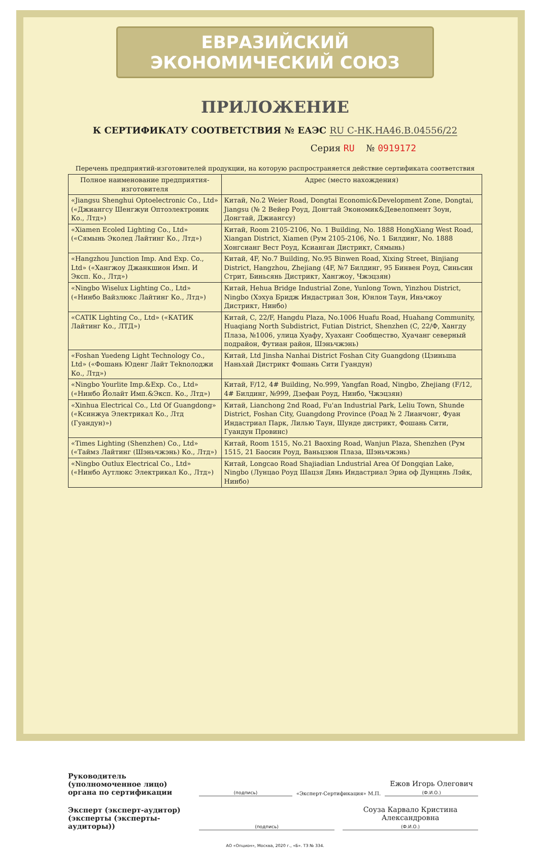ЕВРАЗИЙСКИЙ ЭКОНОМИЧЕСКИЙ СОЮЗ
ПРИЛОЖЕНИЕ
К СЕРТИФИКАТУ СООТВЕТСТВИЯ № ЕАЭС RU C-HK.HA46.B.04556/22
Серия RU № 0919172
Перечень предприятий-изготовителей продукции, на которую распространяется действие сертификата соответствия
| Полное наименование предприятия-изготовителя | Адрес (место нахождения) |
| --- | --- |
| «Jiangsu Shenghui Optoelectronic Co., Ltd» («Джиангсу Шенгжуи Оптоэлектроник Ко., Лтд») | Китай, No.2 Weier Road, Dongtai Economic&Development Zone, Dongtai, Jiangsu (№ 2 Вейер Роуд, Донгтай Экономик&Девелопмент Зоун, Донгтай, Джиангсу) |
| «Xiamen Ecoled Lighting Co., Ltd» («Сямынь Эколед Лайтинг Ко., Лтд») | Китай, Room 2105-2106, No. 1 Building, No. 1888 HongXiang West Road, Xiangan District, Xiamen (Рум 2105-2106, No. 1 Билдинг, No. 1888 Хонгсианг Вест Роуд, Ксианган Дистрикт, Сямынь) |
| «Hangzhou Junction Imp. And Exp. Co., Ltd» («Хангжоу Джанкшион Имп. И Эксп. Ко., Лтд») | Китай, 4F, No.7 Building, No.95 Binwen Road, Xixing Street, Binjiang District, Hangzhou, Zhejiang (4F, №7 Билдинг, 95 Бинвен Роуд, Синьсин Стрит, Биньсянь Дистрикт, Хангжоу, Чжэцзян) |
| «Ningbo Wiselux Lighting Co., Ltd» («Нинбо Вайзлюкс Лайтинг Ко., Лтд») | Китай, Hehua Bridge Industrial Zone, Yunlong Town, Yinzhou District, Ningbo (Хэхуа Бридж Индастриал Зон, Юнлон Таун, Иньчжоу Дистрикт, Нинбо) |
| «CATIK Lighting Co., Ltd» («КАТИК Лайтинг Ко., ЛТД») | Китай, C, 22/F, Hangdu Plaza, No.1006 Huafu Road, Huahang Community, Huaqiang North Subdistrict, Futian District, Shenzhen (C, 22/Ф, Хангду Плаза, №1006, улица Хуафу, Хуаханг Сообщество, Хуачанг северный подрайон, Футиан район, Шэньчжэнь) |
| «Foshan Yuedeng Light Technology Co., Ltd» («Фошань Юденг Лайт Теknолоджи Ко., Лтд») | Китай, Ltd Jinsha Nanhai District Foshan City Guangdong (Цзиньша Наньхай Дистрикт Фошань Сити Гуандун) |
| «Ningbo Yourlite Imp.&Exp. Co., Ltd» («Нинбо Йолайт Имп.&Эксп. Ко., Лтд») | Китай, F/12, 4# Building, No.999, Yangfan Road, Ningbo, Zhejiang (F/12, 4# Билдинг, №999, Дзефан Роуд, Нинбо, Чжэцзян) |
| «Xinhua Electrical Co., Ltd Of Guangdong» («Ксинжуа Электрикал Ко., Лтд (Гуандун)») | Китай, Lianchong 2nd Road, Fu'an Industrial Park, Leliu Town, Shunde District, Foshan City, Guangdong Province (Роад № 2 Лианчонг, Фуан Индастриал Парк, Лилью Таун, Шунде дистрикт, Фошань Сити, Гуандун Провинс) |
| «Times Lighting (Shenzhen) Co., Ltd» («Таймз Лайтинг (Шэньчжэнь) Ко., Лтд») | Китай, Room 1515, No.21 Baoxing Road, Wanjun Plaza, Shenzhen (Рум 1515, 21 Баосин Роуд, Ваньцзюн Плаза, Шэньчжэнь) |
| «Ningbo Outlux Electrical Co., Ltd» («Нинбо Аутлюкс Электрикал Ко., Лтд») | Китай, Longcao Road Shajiadian Lndustrial Area Of Dongqian Lake, Ningbo (Лунцао Роуд Шацзя Дянь Индастриал Эриа оф Дунцянь Лэйк, Нинбо) |
Руководитель (уполномоченное лицо) органа по сертификации
(подпись)
«Эксперт-Сертификация» М.П.
Ежов Игорь Олегович
(Ф.И.О.)
Эксперт (эксперт-аудитор) (эксперты (эксперты-аудиторы))
(подпись)
Соуза Карвало Кристина Александровна
(Ф.И.О.)
АО «Опцион», Москва, 2020 г., «Б». ТЗ № 334.